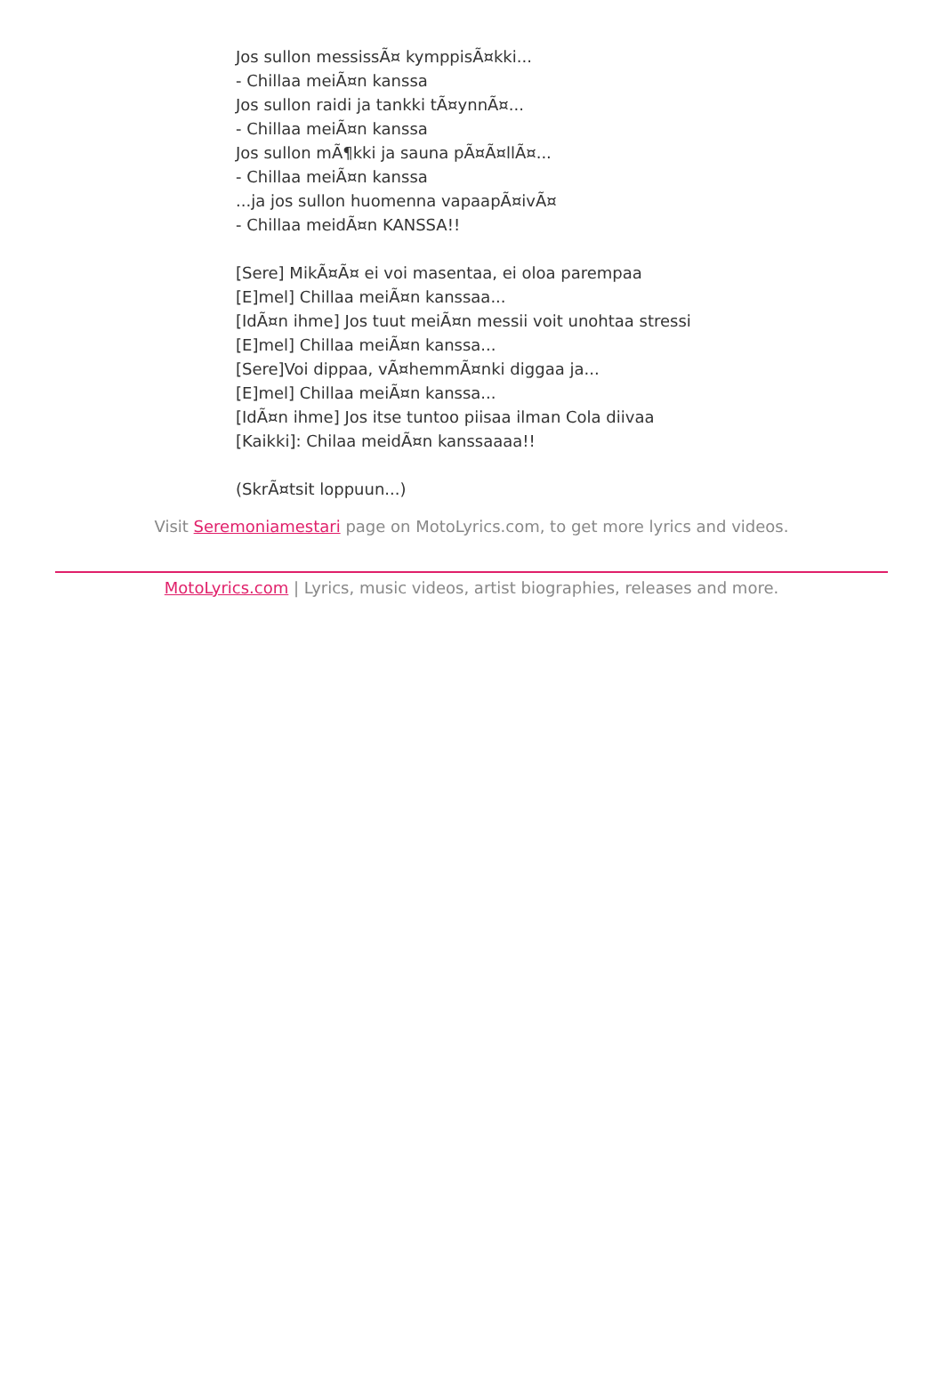Jos sullon messissÃ¤ kymppisÃ¤kki...
- Chillaa meiÃ¤n kanssa
Jos sullon raidi ja tankki tÃ¤ynnÃ¤...
- Chillaa meiÃ¤n kanssa
Jos sullon mÃ¶kki ja sauna pÃ¤Ã¤llÃ¤...
- Chillaa meiÃ¤n kanssa
...ja jos sullon huomenna vapaapÃ¤ivÃ¤
- Chillaa meidÃ¤n KANSSA!!
[Sere] MikÃ¤Ã¤ ei voi masentaa, ei oloa parempaa
[E]mel] Chillaa meiÃ¤n kanssaa...
[IdÃ¤n ihme] Jos tuut meiÃ¤n messii voit unohtaa stressi
[E]mel] Chillaa meiÃ¤n kanssa...
[Sere]Voi dippaa, vÃ¤hemmÃ¤nki diggaa ja...
[E]mel] Chillaa meiÃ¤n kanssa...
[IdÃ¤n ihme] Jos itse tuntoo piisaa ilman Cola diivaa
[Kaikki]: Chilaa meidÃ¤n kanssaaaa!!
(SkrÃ¤tsit loppuun...)
Visit Seremoniamestari page on MotoLyrics.com, to get more lyrics and videos.
MotoLyrics.com | Lyrics, music videos, artist biographies, releases and more.